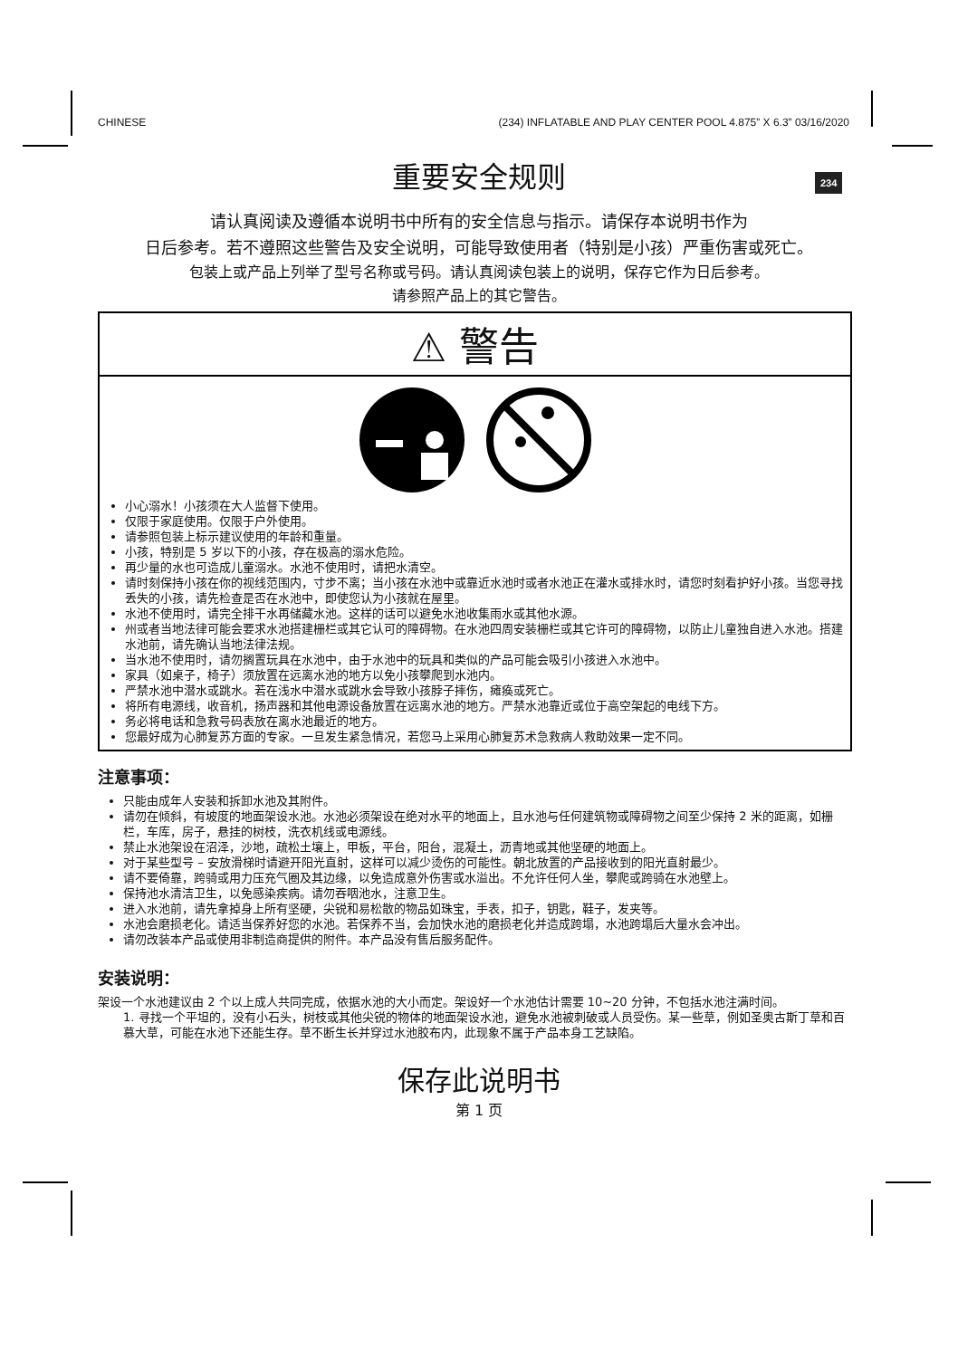CHINESE (234) INFLATABLE AND PLAY CENTER POOL 4.875” X 6.3” 03/16/2020
234
重要安全规则
请认真阅读及遵循本说明书中所有的安全信息与指示。请保存本说明书作为
日后参考。若不遵照这些警告及安全说明，可能导致使用者（特别是小孩）严重伤害或死亡。
包装上或产品上列举了型号名称或号码。请认真阅读包装上的说明，保存它作为日后参考。
请参照产品上的其它警告。
⚠ 警告
小心溺水！小孩须在大人监督下使用。
仅限于家庭使用。仅限于户外使用。
请参照包装上标示建议使用的年龄和重量。
小孩，特别是 5 岁以下的小孩，存在极高的溺水危险。
再少量的水也可造成儿童溺水。水池不使用时，请把水清空。
请时刻保持小孩在你的视线范围内，寸步不离；当小孩在水池中或靠近水池时或者水池正在灌水或排水时，请您时刻看护好小孩。当您寻找丢失的小孩，请先检查是否在水池中，即使您认为小孩就在屋里。
水池不使用时，请完全排干水再储藏水池。这样的话可以避免水池收集雨水或其他水源。
州或者当地法律可能会要求水池搭建栅栏或其它认可的障碍物。在水池四周安装栅栏或其它许可的障碍物，以防止儿童独自进入水池。搭建水池前，请先确认当地法律法规。
当水池不使用时，请勿搁置玩具在水池中，由于水池中的玩具和类似的产品可能会吸引小孩进入水池中。
家具（如桌子，椅子）须放置在远离水池的地方以免小孩攀爬到水池内。
严禁水池中潜水或跳水。若在浅水中潜水或跳水会导致小孩脖子摔伤，瘫痪或死亡。
将所有电源线，收音机，扬声器和其他电源设备放置在远离水池的地方。严禁水池靠近或位于高空架起的电线下方。
务必将电话和急救号码表放在离水池最近的地方。
您最好成为心肺复苏方面的专家。一旦发生紧急情况，若您马上采用心肺复苏术急救病人救助效果一定不同。
注意事项：
只能由成年人安装和拆卸水池及其附件。
请勿在倾斜，有坡度的地面架设水池。水池必须架设在绝对水平的地面上，且水池与任何建筑物或障碍物之间至少保持 2 米的距离，如栅栏，车库，房子，悬挂的树枝，洗衣机线或电源线。
禁止水池架设在沼泽，沙地，疏松土壤上，甲板，平台，阳台，混凝土，沥青地或其他坚硬的地面上。
对于某些型号 – 安放滑梯时请避开阳光直射，这样可以减少烫伤的可能性。朝北放置的产品接收到的阳光直射最少。
请不要倚靠，跨骑或用力压充气圈及其边缘，以免造成意外伤害或水溢出。不允许任何人坐，攀爬或跨骑在水池壁上。
保持池水清洁卫生，以免感染疾病。请勿吞咽池水，注意卫生。
进入水池前，请先拿掉身上所有坚硬，尖锐和易松散的物品如珠宝，手表，扣子，钥匙，鞋子，发夹等。
水池会磨损老化。请适当保养好您的水池。若保养不当，会加快水池的磨损老化并造成跨塌，水池跨塌后大量水会冲出。
请勿改装本产品或使用非制造商提供的附件。本产品没有售后服务配件。
安装说明：
架设一个水池建议由 2 个以上成人共同完成，依据水池的大小而定。架设好一个水池估计需要 10~20 分钟，不包括水池注满时间。
1. 寻找一个平坦的，没有小石头，树枝或其他尖锐的物体的地面架设水池，避免水池被刺破或人员受伤。某一些草，例如圣奥古斯丁草和百慕大草，可能在水池下还能生存。草不断生长并穿过水池胶布内，此现象不属于产品本身工艺缺陷。
保存此说明书
第 1 页